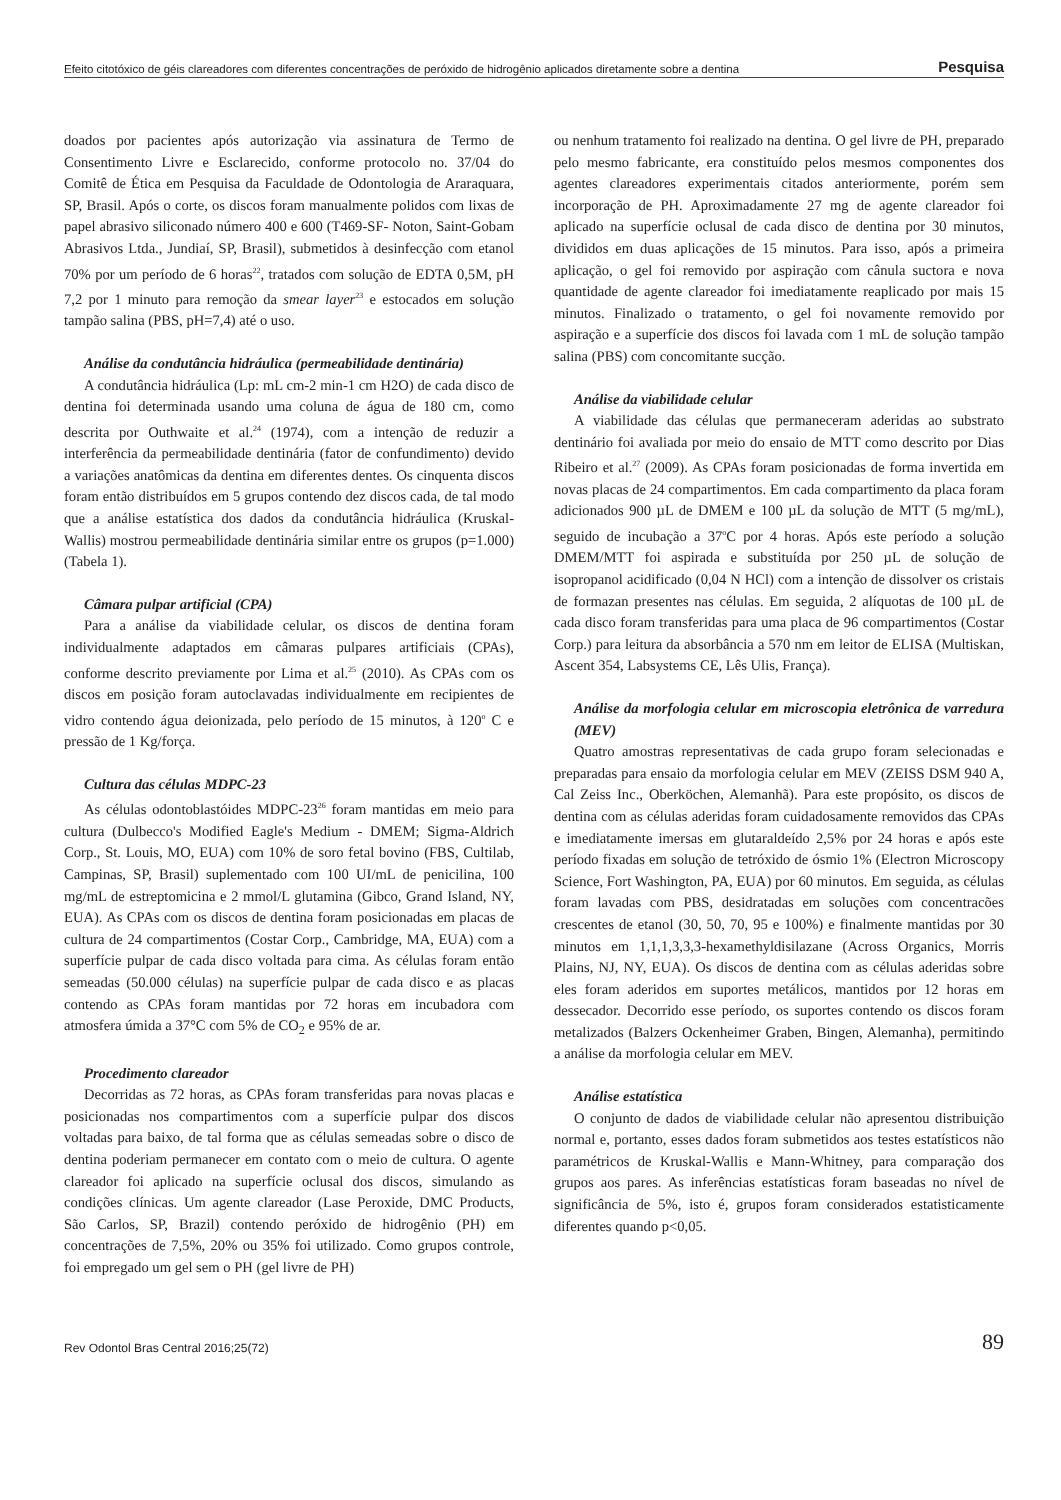Efeito citotóxico de géis clareadores com diferentes concentrações de peróxido de hidrogênio aplicados diretamente sobre a dentina Pesquisa
doados por pacientes após autorização via assinatura de Termo de Consentimento Livre e Esclarecido, conforme protocolo no. 37/04 do Comitê de Ética em Pesquisa da Faculdade de Odontologia de Araraquara, SP, Brasil. Após o corte, os discos foram manualmente polidos com lixas de papel abrasivo siliconado número 400 e 600 (T469-SF- Noton, Saint-Gobam Abrasivos Ltda., Jundiaí, SP, Brasil), submetidos à desinfecção com etanol 70% por um período de 6 horas<sup>22</sup>, tratados com solução de EDTA 0,5M, pH 7,2 por 1 minuto para remoção da smear layer<sup>23</sup> e estocados em solução tampão salina (PBS, pH=7,4) até o uso.
Análise da condutância hidráulica (permeabilidade dentinária)
A condutância hidráulica (Lp: mL cm-2 min-1 cm H2O) de cada disco de dentina foi determinada usando uma coluna de água de 180 cm, como descrita por Outhwaite et al.<sup>24</sup> (1974), com a intenção de reduzir a interferência da permeabilidade dentinária (fator de confundimento) devido a variações anatômicas da dentina em diferentes dentes. Os cinquenta discos foram então distribuídos em 5 grupos contendo dez discos cada, de tal modo que a análise estatística dos dados da condutância hidráulica (Kruskal-Wallis) mostrou permeabilidade dentinária similar entre os grupos (p=1.000) (Tabela 1).
Câmara pulpar artificial (CPA)
Para a análise da viabilidade celular, os discos de dentina foram individualmente adaptados em câmaras pulpares artificiais (CPAs), conforme descrito previamente por Lima et al.<sup>25</sup> (2010). As CPAs com os discos em posição foram autoclavadas individualmente em recipientes de vidro contendo água deionizada, pelo período de 15 minutos, à 120<sup>o</sup> C e pressão de 1 Kg/força.
Cultura das células MDPC-23
As células odontoblastóides MDPC-23<sup>26</sup> foram mantidas em meio para cultura (Dulbecco's Modified Eagle's Medium - DMEM; Sigma-Aldrich Corp., St. Louis, MO, EUA) com 10% de soro fetal bovino (FBS, Cultilab, Campinas, SP, Brasil) suplementado com 100 UI/mL de penicilina, 100 mg/mL de estreptomicina e 2 mmol/L glutamina (Gibco, Grand Island, NY, EUA). As CPAs com os discos de dentina foram posicionadas em placas de cultura de 24 compartimentos (Costar Corp., Cambridge, MA, EUA) com a superfície pulpar de cada disco voltada para cima. As células foram então semeadas (50.000 células) na superfície pulpar de cada disco e as placas contendo as CPAs foram mantidas por 72 horas em incubadora com atmosfera úmida a 37°C com 5% de CO<sub>2</sub> e 95% de ar.
Procedimento clareador
Decorridas as 72 horas, as CPAs foram transferidas para novas placas e posicionadas nos compartimentos com a superfície pulpar dos discos voltadas para baixo, de tal forma que as células semeadas sobre o disco de dentina poderiam permanecer em contato com o meio de cultura. O agente clareador foi aplicado na superfície oclusal dos discos, simulando as condições clínicas. Um agente clareador (Lase Peroxide, DMC Products, São Carlos, SP, Brazil) contendo peróxido de hidrogênio (PH) em concentrações de 7,5%, 20% ou 35% foi utilizado. Como grupos controle, foi empregado um gel sem o PH (gel livre de PH)
ou nenhum tratamento foi realizado na dentina. O gel livre de PH, preparado pelo mesmo fabricante, era constituído pelos mesmos componentes dos agentes clareadores experimentais citados anteriormente, porém sem incorporação de PH. Aproximadamente 27 mg de agente clareador foi aplicado na superfície oclusal de cada disco de dentina por 30 minutos, divididos em duas aplicações de 15 minutos. Para isso, após a primeira aplicação, o gel foi removido por aspiração com cânula suctora e nova quantidade de agente clareador foi imediatamente reaplicado por mais 15 minutos. Finalizado o tratamento, o gel foi novamente removido por aspiração e a superfície dos discos foi lavada com 1 mL de solução tampão salina (PBS) com concomitante sucção.
Análise da viabilidade celular
A viabilidade das células que permaneceram aderidas ao substrato dentinário foi avaliada por meio do ensaio de MTT como descrito por Dias Ribeiro et al.<sup>27</sup> (2009). As CPAs foram posicionadas de forma invertida em novas placas de 24 compartimentos. Em cada compartimento da placa foram adicionados 900 µL de DMEM e 100 µL da solução de MTT (5 mg/mL), seguido de incubação a 37<sup>o</sup>C por 4 horas. Após este período a solução DMEM/MTT foi aspirada e substituída por 250 µL de solução de isopropanol acidificado (0,04 N HCl) com a intenção de dissolver os cristais de formazan presentes nas células. Em seguida, 2 alíquotas de 100 µL de cada disco foram transferidas para uma placa de 96 compartimentos (Costar Corp.) para leitura da absorbância a 570 nm em leitor de ELISA (Multiskan, Ascent 354, Labsystems CE, Lês Ulis, França).
Análise da morfologia celular em microscopia eletrônica de varredura (MEV)
Quatro amostras representativas de cada grupo foram selecionadas e preparadas para ensaio da morfologia celular em MEV (ZEISS DSM 940 A, Cal Zeiss Inc., Oberköchen, Alemanhã). Para este propósito, os discos de dentina com as células aderidas foram cuidadosamente removidos das CPAs e imediatamente imersas em glutaraldeído 2,5% por 24 horas e após este período fixadas em solução de tetróxido de ósmio 1% (Electron Microscopy Science, Fort Washington, PA, EUA) por 60 minutos. Em seguida, as células foram lavadas com PBS, desidratadas em soluções com concentracões crescentes de etanol (30, 50, 70, 95 e 100%) e finalmente mantidas por 30 minutos em 1,1,1,3,3,3-hexamethyldisilazane (Across Organics, Morris Plains, NJ, NY, EUA). Os discos de dentina com as células aderidas sobre eles foram aderidos em suportes metálicos, mantidos por 12 horas em dessecador. Decorrido esse período, os suportes contendo os discos foram metalizados (Balzers Ockenheimer Graben, Bingen, Alemanha), permitindo a análise da morfologia celular em MEV.
Análise estatística
O conjunto de dados de viabilidade celular não apresentou distribuição normal e, portanto, esses dados foram submetidos aos testes estatísticos não paramétricos de Kruskal-Wallis e Mann-Whitney, para comparação dos grupos aos pares. As inferências estatísticas foram baseadas no nível de significância de 5%, isto é, grupos foram considerados estatisticamente diferentes quando p<0,05.
Rev Odontol Bras Central 2016;25(72) 89